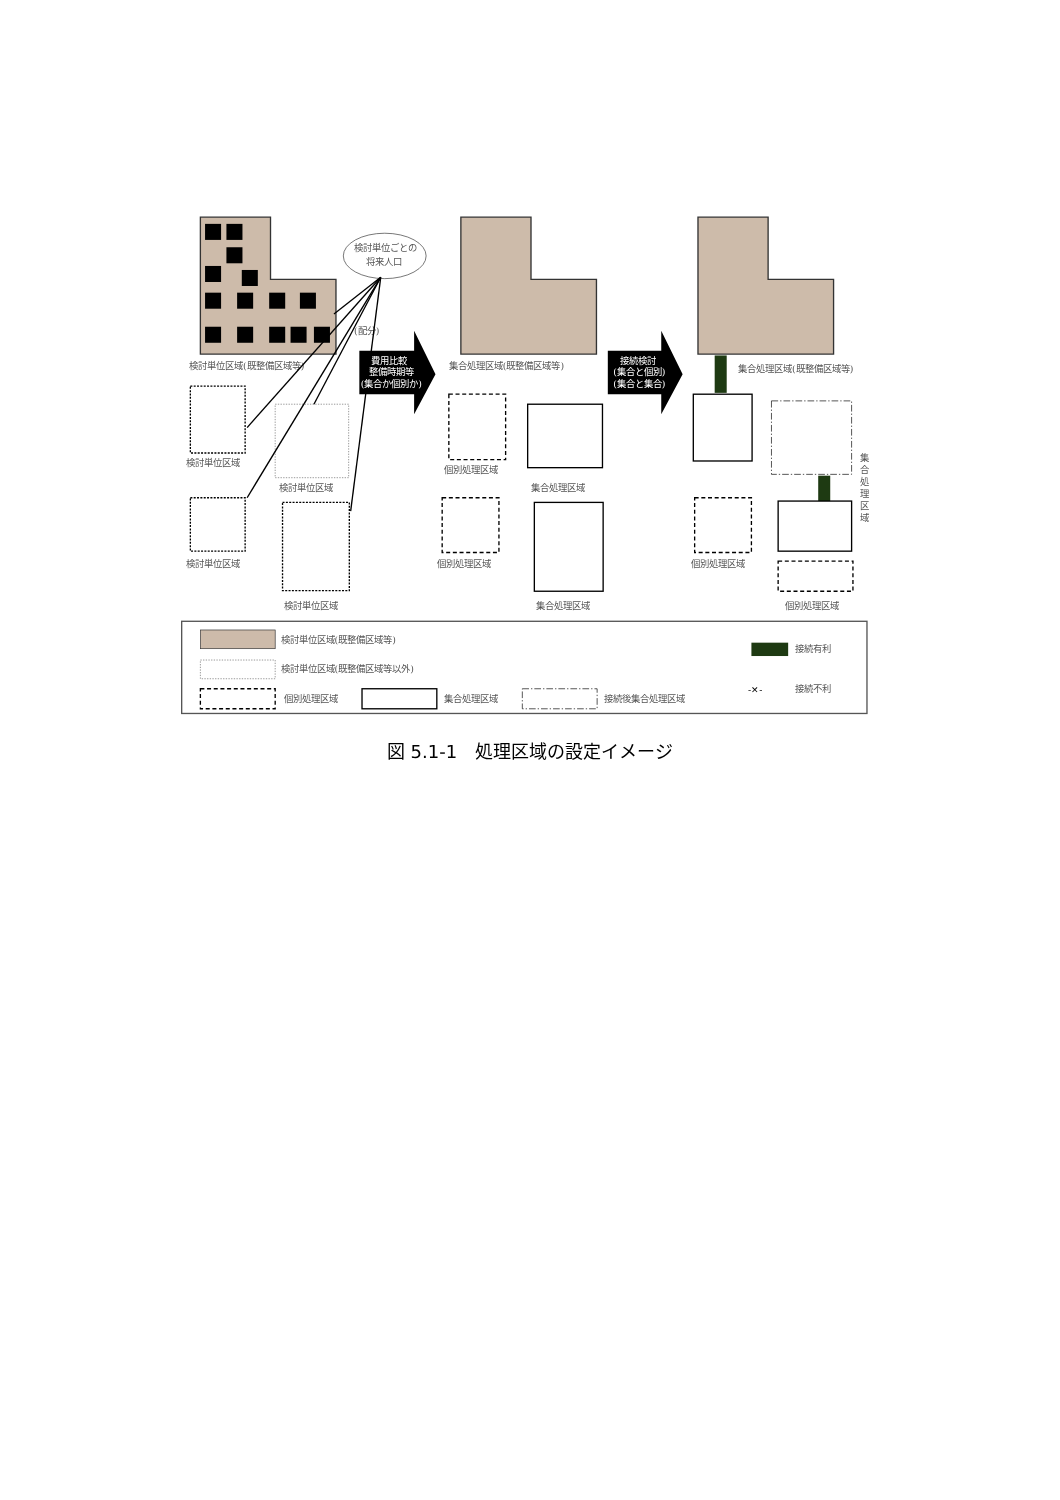検討単位ごとの
将来人口
(配分)
検討単位区域(既整備区域等)
検討単位区域
検討単位区域
検討単位区域
検討単位区域
費用比較
整備時期等
(集合か個別か)
集合処理区域(既整備区域等)
個別処理区域
集合処理区域
個別処理区域
集合処理区域
接続検討
(集合と個別)
(集合と集合)
集合処理区域(既整備区域等)
個別処理区域
個別処理区域
集
合
処
理
区
域
検討単位区域(既整備区域等)
検討単位区域(既整備区域等以外)
個別処理区域
集合処理区域
接続後集合処理区域
接続有利
-✕-
接続不利
図 5.1-1　処理区域の設定イメージ